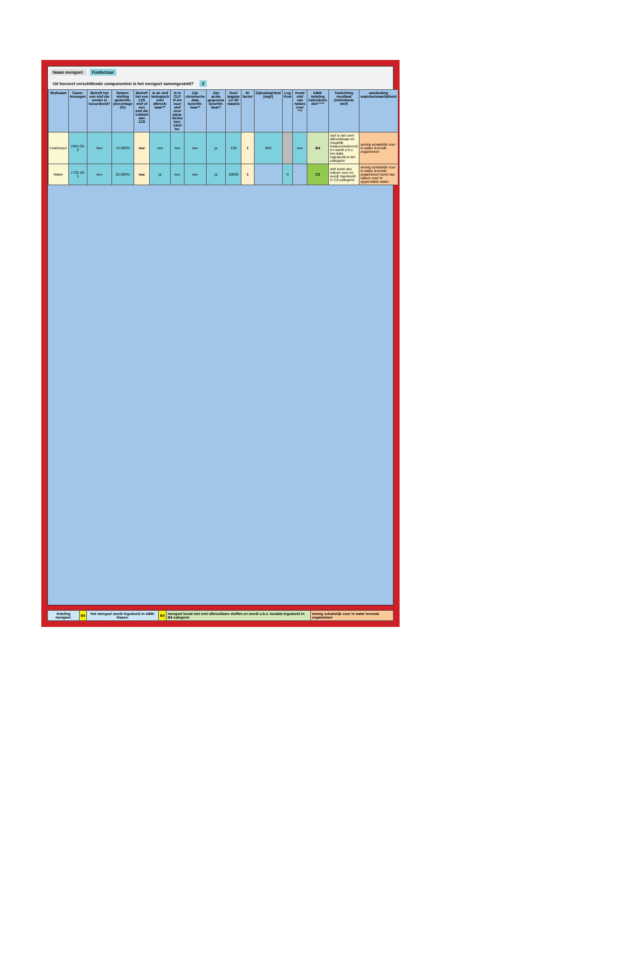Naam mengsel: Fosforzuur
Uit hoeveel verschillende componenten is het mengsel samengesteld? 2
| Stofnaam | Casnr. Invoegen | Betreft het een stof die eerder is beoordeeld? | Samen-stelling gewichts-percentage (%) | Betreft het een ZZS stof of een stof die voldoet aan ZZS | Is de stof biologisch snel afbreek-baar?* | Is in CLP H-zin voor stof voor aqua-tische toxi-citeit be- | Zijn chronische data beschik-baar? | Zijn acute gegevens beschik-baar? | Geef laagste LC-50 waarde | M-factor | Oplosbaarheid [mg/l] | Log Kow | Komt stof van nature voor **? | ABM-indeling individuele stof **** | Toelichting resultaat (individuele stof) | aanduiding waterbezwaarlijkheid |
| --- | --- | --- | --- | --- | --- | --- | --- | --- | --- | --- | --- | --- | --- | --- | --- | --- |
| Fosforzuur | 7664-38-2 | Nee | 75,000% | nee | nee | nee | nee | ja | 138 | 1 | 850 | | nee | B4 | stof is niet snel afbreekbaar en mogelijk bioaccumulerend en wordt o.b.v. tox-data ingedeeld in B4-categorie | weinig schadelijk voor in water levende organismen |
| Water | 7732-18-5 | nee | 25,000% | nee | ja | nee | nee | ja | 10000 | 1 | | 0 | | C2 | stof komt van nature voor en wordt ingedeeld in C2-categorie | weinig schadelijk voor in water levende organismen komt van nature voor in oppervlakte water |
| Indeling mengsel: | B4 | Het mengsel wordt ingedeeld in ABM-klasse: | B4 | mengsel bevat niet snel afbreekbare stoffen en wordt o.b.v. toxdata ingedeeld in B4-categorie | weinig schadelijk voor in water levende organismen |